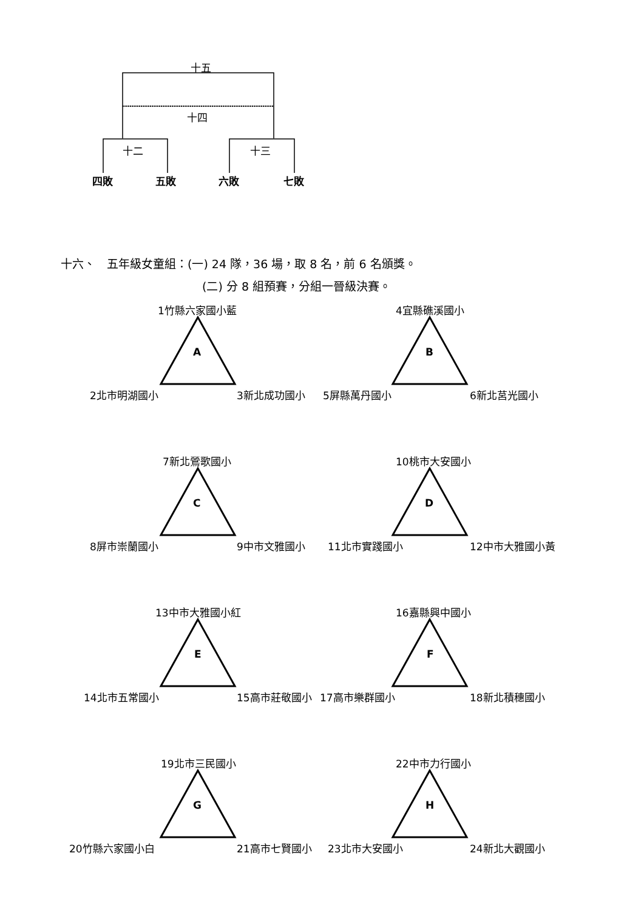十五
十四
十二 十三
四敗 五敗 六敗 七敗
十六、　五年級女童組：(一) 24 隊，36 場，取 8 名，前 6 名頒獎。
(二) 分 8 組預賽，分組一晉級決賽。
1竹縣六家國小藍
A
2北市明湖國小 3新北成功國小
4宜縣礁溪國小
B
5屏縣萬丹國小 6新北莒光國小
7新北鶯歌國小
C
8屏市崇蘭國小 9中市文雅國小
10桃市大安國小
D
11北市實踐國小 12中市大雅國小黃
13中市大雅國小紅
E
14北市五常國小 15高市莊敬國小
16嘉縣興中國小
F
17高市樂群國小 18新北積穗國小
19北市三民國小
G
20竹縣六家國小白 21高市七賢國小
22中市力行國小
H
23北市大安國小 24新北大觀國小